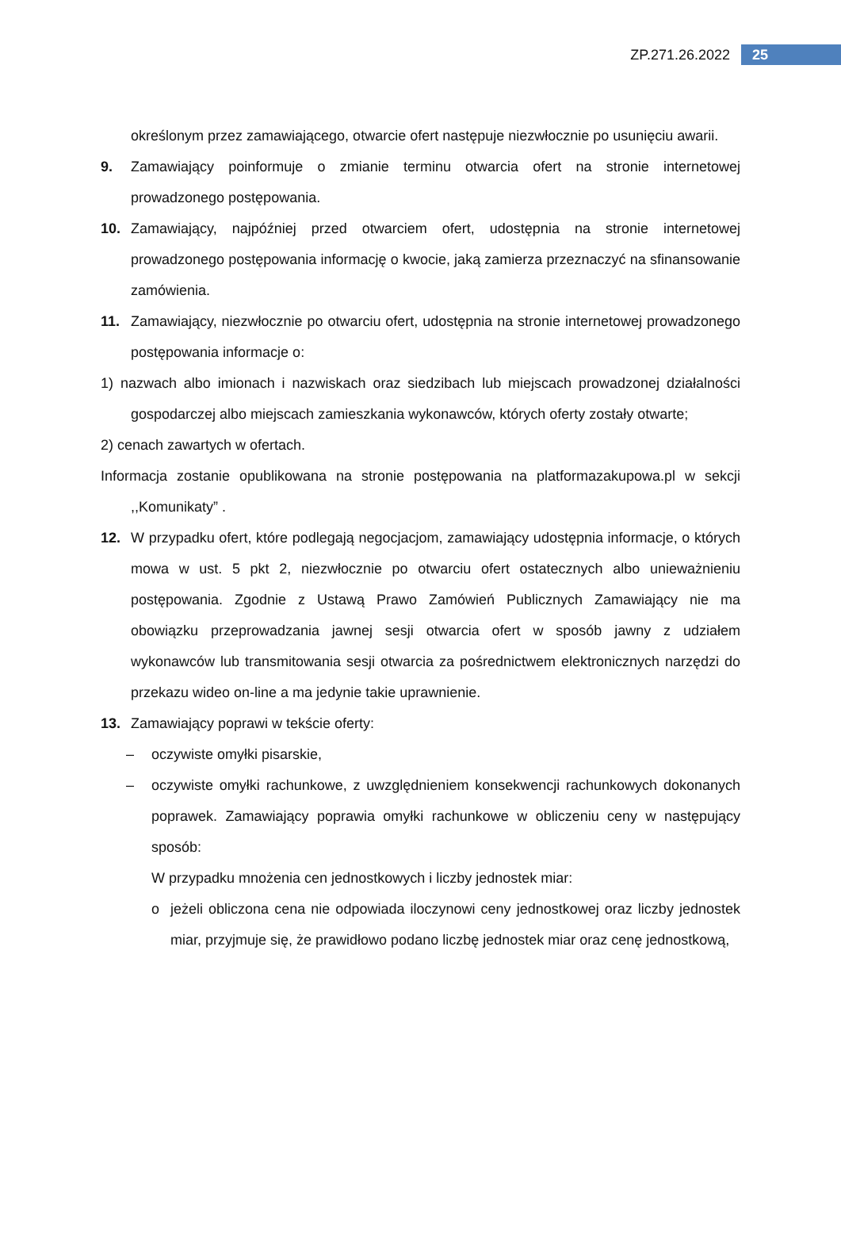ZP.271.26.2022 25
określonym przez zamawiającego, otwarcie ofert następuje niezwłocznie po usunięciu awarii.
9. Zamawiający poinformuje o zmianie terminu otwarcia ofert na stronie internetowej prowadzonego postępowania.
10. Zamawiający, najpóźniej przed otwarciem ofert, udostępnia na stronie internetowej prowadzonego postępowania informację o kwocie, jaką zamierza przeznaczyć na sfinansowanie zamówienia.
11. Zamawiający, niezwłocznie po otwarciu ofert, udostępnia na stronie internetowej prowadzonego postępowania informacje o:
1) nazwach albo imionach i nazwiskach oraz siedzibach lub miejscach prowadzonej działalności gospodarczej albo miejscach zamieszkania wykonawców, których oferty zostały otwarte;
2) cenach zawartych w ofertach.
Informacja zostanie opublikowana na stronie postępowania na platformazakupowa.pl w sekcji ,,Komunikaty” .
12. W przypadku ofert, które podlegają negocjacjom, zamawiający udostępnia informacje, o których mowa w ust. 5 pkt 2, niezwłocznie po otwarciu ofert ostatecznych albo unieważnieniu postępowania. Zgodnie z Ustawą Prawo Zamówień Publicznych Zamawiający nie ma obowiązku przeprowadzania jawnej sesji otwarcia ofert w sposób jawny z udziałem wykonawców lub transmitowania sesji otwarcia za pośrednictwem elektronicznych narzędzi do przekazu wideo on-line a ma jedynie takie uprawnienie.
13. Zamawiający poprawi w tekście oferty:
– oczywiste omyłki pisarskie,
– oczywiste omyłki rachunkowe, z uwzględnieniem konsekwencji rachunkowych dokonanych poprawek. Zamawiający poprawia omyłki rachunkowe w obliczeniu ceny w następujący sposób:
W przypadku mnożenia cen jednostkowych i liczby jednostek miar:
o jeżeli obliczona cena nie odpowiada iloczynowi ceny jednostkowej oraz liczby jednostek miar, przyjmuje się, że prawidłowo podano liczbę jednostek miar oraz cenę jednostkową,